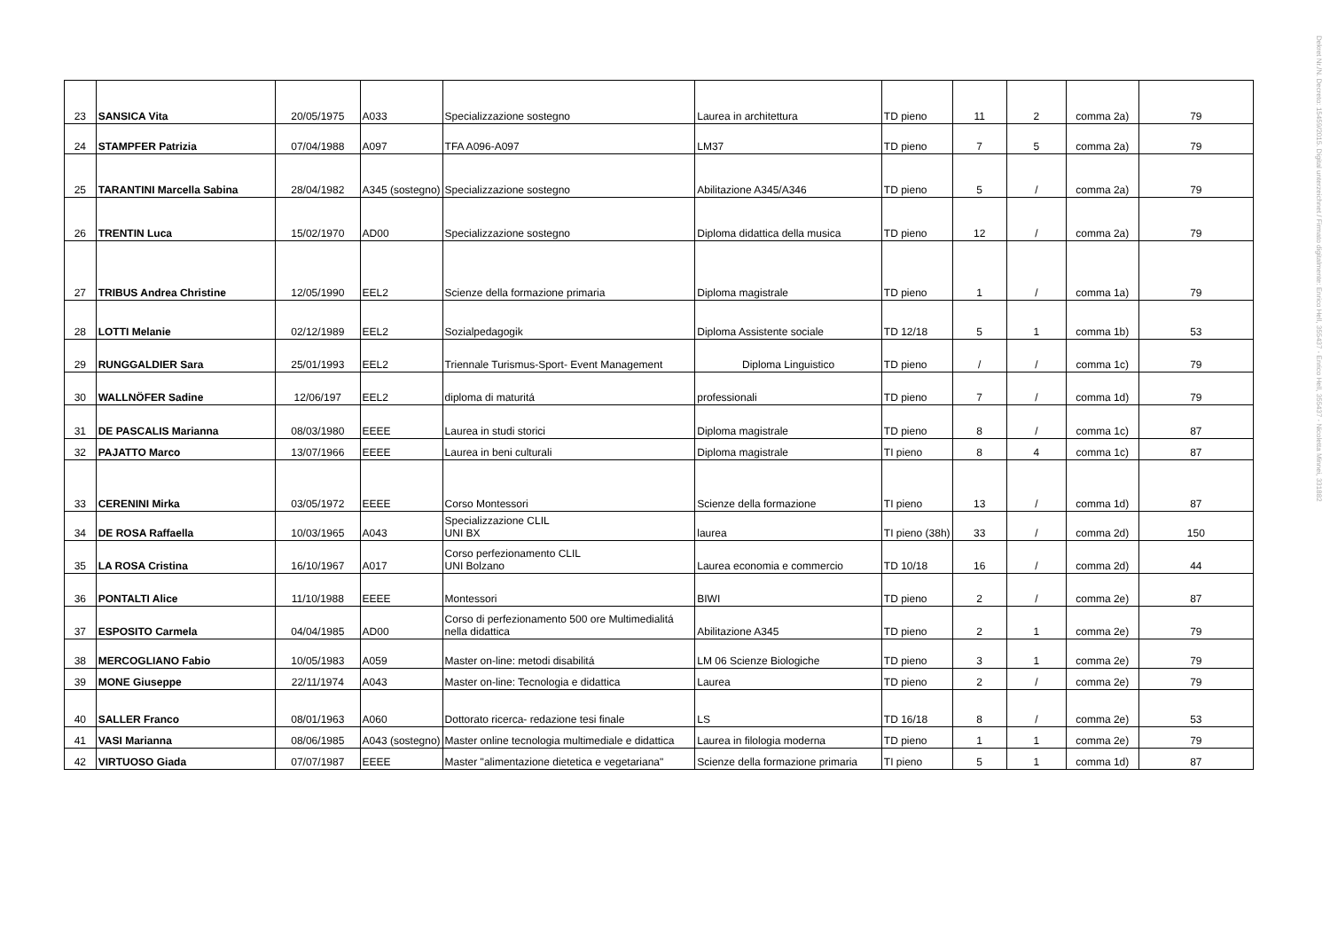Dekret Nr./N. Decreto: 15459/2015. Digital unterzeichnet / Firmato digitalmente: Enrico Hell, 355437 - Enrico Hell, 355437 - Nicoletta Minnei, 331882
| 23 | SANSICA Vita | 20/05/1975 | A033 | Specializzazione sostegno | Laurea in architettura | TD pieno | 11 | 2 | comma 2a) | 79 |
| 24 | STAMPFER Patrizia | 07/04/1988 | A097 | TFA A096-A097 | LM37 | TD pieno | 7 | 5 | comma 2a) | 79 |
| 25 | TARANTINI Marcella Sabina | 28/04/1982 | A345 (sostegno) | Specializzazione sostegno | Abilitazione A345/A346 | TD pieno | 5 | / | comma 2a) | 79 |
| 26 | TRENTIN Luca | 15/02/1970 | AD00 | Specializzazione sostegno | Diploma didattica della musica | TD pieno | 12 | / | comma 2a) | 79 |
| 27 | TRIBUS Andrea Christine | 12/05/1990 | EEL2 | Scienze della formazione primaria | Diploma magistrale | TD pieno | 1 | / | comma 1a) | 79 |
| 28 | LOTTI Melanie | 02/12/1989 | EEL2 | Sozialpedagogik | Diploma Assistente sociale | TD 12/18 | 5 | 1 | comma 1b) | 53 |
| 29 | RUNGGALDIER Sara | 25/01/1993 | EEL2 | Triennale Turismus-Sport- Event Management | Diploma Linguistico | TD pieno | / | / | comma 1c) | 79 |
| 30 | WALLNÖFER Sadine | 12/06/197 | EEL2 | diploma di maturitá | professionali | TD pieno | 7 | / | comma 1d) | 79 |
| 31 | DE PASCALIS Marianna | 08/03/1980 | EEEE | Laurea in studi storici | Diploma magistrale | TD pieno | 8 | / | comma 1c) | 87 |
| 32 | PAJATTO Marco | 13/07/1966 | EEEE | Laurea in beni culturali | Diploma magistrale | TI pieno | 8 | 4 | comma 1c) | 87 |
| 33 | CERENINI Mirka | 03/05/1972 | EEEE | Corso Montessori | Scienze della formazione | TI pieno | 13 | / | comma 1d) | 87 |
| 34 | DE ROSA Raffaella | 10/03/1965 | A043 | Specializzazione CLIL UNI BX | laurea | TI pieno (38h) | 33 | / | comma 2d) | 150 |
| 35 | LA ROSA Cristina | 16/10/1967 | A017 | Corso perfezionamento CLIL UNI Bolzano | Laurea economia e commercio | TD 10/18 | 16 | / | comma 2d) | 44 |
| 36 | PONTALTI Alice | 11/10/1988 | EEEE | Montessori | BIWI | TD pieno | 2 | / | comma 2e) | 87 |
| 37 | ESPOSITO Carmela | 04/04/1985 | AD00 | Corso di perfezionamento 500 ore Multimedialitá nella didattica | Abilitazione A345 | TD pieno | 2 | 1 | comma 2e) | 79 |
| 38 | MERCOGLIANO Fabio | 10/05/1983 | A059 | Master on-line: metodi disabilitá | LM 06 Scienze Biologiche | TD pieno | 3 | 1 | comma 2e) | 79 |
| 39 | MONE Giuseppe | 22/11/1974 | A043 | Master on-line: Tecnologia e didattica | Laurea | TD pieno | 2 | / | comma 2e) | 79 |
| 40 | SALLER Franco | 08/01/1963 | A060 | Dottorato ricerca- redazione tesi finale | LS | TD 16/18 | 8 | / | comma 2e) | 53 |
| 41 | VASI Marianna | 08/06/1985 | A043 (sostegno) | Master online tecnologia multimediale e didattica | Laurea in filologia moderna | TD pieno | 1 | 1 | comma 2e) | 79 |
| 42 | VIRTUOSO Giada | 07/07/1987 | EEEE | Master "alimentazione dietetica e vegetariana" | Scienze della formazione primaria | TI pieno | 5 | 1 | comma 1d) | 87 |